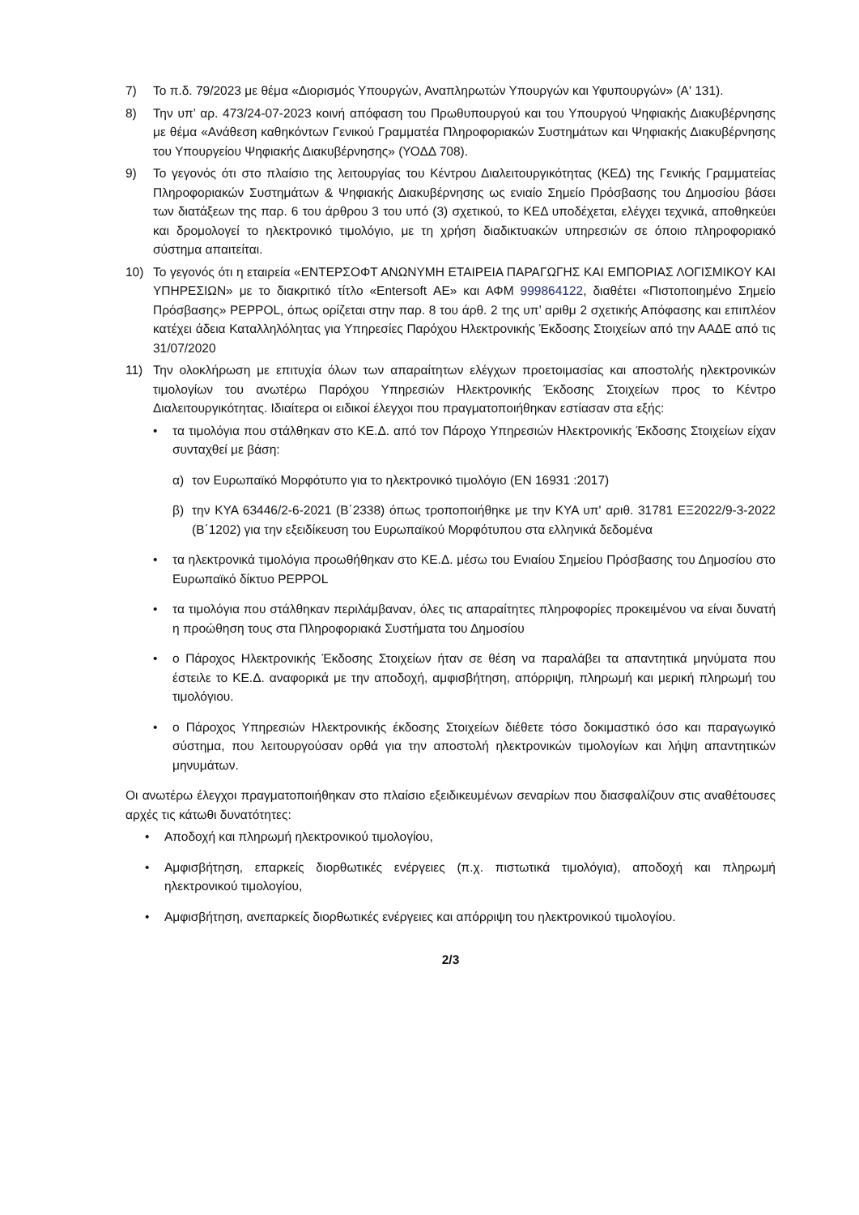7) Το π.δ. 79/2023 με θέμα «Διορισμός Υπουργών, Αναπληρωτών Υπουργών και Υφυπουργών» (Α' 131).
8) Την υπ’ αρ. 473/24-07-2023 κοινή απόφαση του Πρωθυπουργού και του Υπουργού Ψηφιακής Διακυβέρνησης με θέμα «Ανάθεση καθηκόντων Γενικού Γραμματέα Πληροφοριακών Συστημάτων και Ψηφιακής Διακυβέρνησης του Υπουργείου Ψηφιακής Διακυβέρνησης» (ΥΟΔΔ 708).
9) Το γεγονός ότι στο πλαίσιο της λειτουργίας του Κέντρου Διαλειτουργικότητας (ΚΕΔ) της Γενικής Γραμματείας Πληροφοριακών Συστημάτων & Ψηφιακής Διακυβέρνησης ως ενιαίο Σημείο Πρόσβασης του Δημοσίου βάσει των διατάξεων της παρ. 6 του άρθρου 3 του υπό (3) σχετικού, το ΚΕΔ υποδέχεται, ελέγχει τεχνικά, αποθηκεύει και δρομολογεί το ηλεκτρονικό τιμολόγιο, με τη χρήση διαδικτυακών υπηρεσιών σε όποιο πληροφοριακό σύστημα απαιτείται.
10) Το γεγονός ότι η εταιρεία «ΕΝΤΕΡΣΟΦΤ ΑΝΩΝΥΜΗ ΕΤΑΙΡΕΙΑ ΠΑΡΑΓΩΓΗΣ ΚΑΙ ΕΜΠΟΡΙΑΣ ΛΟΓΙΣΜΙΚΟΥ ΚΑΙ ΥΠΗΡΕΣΙΩΝ» με το διακριτικό τίτλο «Entersoft ΑΕ» και ΑΦΜ 999864122, διαθέτει «Πιστοποιημένο Σημείο Πρόσβασης» PEPPOL, όπως ορίζεται στην παρ. 8 του άρθ. 2 της υπ’ αριθμ 2 σχετικής Απόφασης και επιπλέον κατέχει άδεια Καταλληλόλητας για Υπηρεσίες Παρόχου Ηλεκτρονικής Έκδοσης Στοιχείων από την ΑΑΔΕ από τις 31/07/2020
11) Την ολοκλήρωση με επιτυχία όλων των απαραίτητων ελέγχων προετοιμασίας και αποστολής ηλεκτρονικών τιμολογίων του ανωτέρω Παρόχου Υπηρεσιών Ηλεκτρονικής Έκδοσης Στοιχείων προς το Κέντρο Διαλειτουργικότητας. Ιδιαίτερα οι ειδικοί έλεγχοι που πραγματοποιήθηκαν εστίασαν στα εξής:
• τα τιμολόγια που στάλθηκαν στο ΚΕ.Δ. από τον Πάροχο Υπηρεσιών Ηλεκτρονικής Έκδοσης Στοιχείων είχαν συνταχθεί με βάση:
α) τον Ευρωπαϊκό Μορφότυπο για το ηλεκτρονικό τιμολόγιο (EN 16931 :2017)
β) την ΚΥΑ 63446/2-6-2021 (Β΄2338) όπως τροποποιήθηκε με την ΚΥΑ υπ' αριθ. 31781 ΕΞ2022/9-3-2022 (Β΄1202) για την εξειδίκευση του Ευρωπαϊκού Μορφότυπου στα ελληνικά δεδομένα
• τα ηλεκτρονικά τιμολόγια προωθήθηκαν στο ΚΕ.Δ. μέσω του Ενιαίου Σημείου Πρόσβασης του Δημοσίου στο Ευρωπαϊκό δίκτυο PEPPOL
• τα τιμολόγια που στάλθηκαν περιλάμβαναν, όλες τις απαραίτητες πληροφορίες προκειμένου να είναι δυνατή η προώθηση τους στα Πληροφοριακά Συστήματα του Δημοσίου
• ο Πάροχος Ηλεκτρονικής Έκδοσης Στοιχείων ήταν σε θέση να παραλάβει τα απαντητικά μηνύματα που έστειλε το ΚΕ.Δ. αναφορικά με την αποδοχή, αμφισβήτηση, απόρριψη, πληρωμή και μερική πληρωμή του τιμολόγιου.
• ο Πάροχος Υπηρεσιών Ηλεκτρονικής έκδοσης Στοιχείων διέθετε τόσο δοκιμαστικό όσο και παραγωγικό σύστημα, που λειτουργούσαν ορθά για την αποστολή ηλεκτρονικών τιμολογίων και λήψη απαντητικών μηνυμάτων.
Οι ανωτέρω έλεγχοι πραγματοποιήθηκαν στο πλαίσιο εξειδικευμένων σεναρίων που διασφαλίζουν στις αναθέτουσες αρχές τις κάτωθι δυνατότητες:
• Αποδοχή και πληρωμή ηλεκτρονικού τιμολογίου,
• Αμφισβήτηση, επαρκείς διορθωτικές ενέργειες (π.χ. πιστωτικά τιμολόγια), αποδοχή και πληρωμή ηλεκτρονικού τιμολογίου,
• Αμφισβήτηση, ανεπαρκείς διορθωτικές ενέργειες και απόρριψη του ηλεκτρονικού τιμολογίου.
2/3